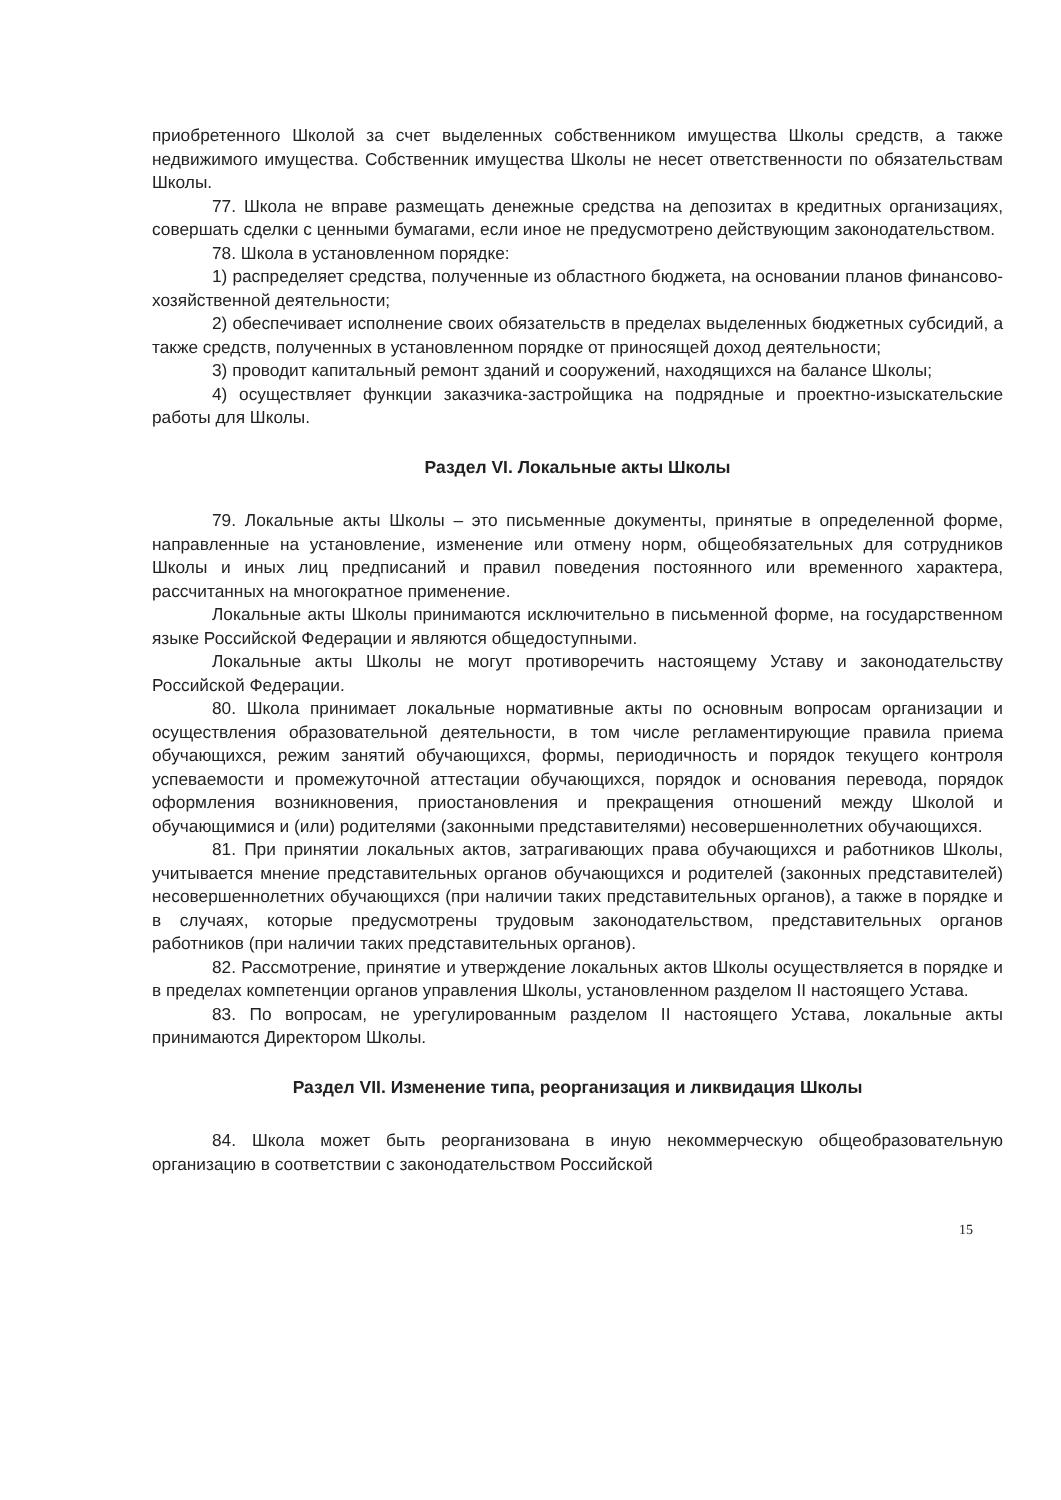приобретенного Школой за счет выделенных собственником имущества Школы средств, а также недвижимого имущества. Собственник имущества Школы не несет ответственности по обязательствам Школы.
77. Школа не вправе размещать денежные средства на депозитах в кредитных организациях, совершать сделки с ценными бумагами, если иное не предусмотрено действующим законодательством.
78. Школа в установленном порядке:
1) распределяет средства, полученные из областного бюджета, на основании планов финансово-хозяйственной деятельности;
2) обеспечивает исполнение своих обязательств в пределах выделенных бюджетных субсидий, а также средств, полученных в установленном порядке от приносящей доход деятельности;
3) проводит капитальный ремонт зданий и сооружений, находящихся на балансе Школы;
4) осуществляет функции заказчика-застройщика на подрядные и проектно-изыскательские работы для Школы.
Раздел VI. Локальные акты Школы
79. Локальные акты Школы – это письменные документы, принятые в определенной форме, направленные на установление, изменение или отмену норм, общеобязательных для сотрудников Школы и иных лиц предписаний и правил поведения постоянного или временного характера, рассчитанных на многократное применение.
Локальные акты Школы принимаются исключительно в письменной форме, на государственном языке Российской Федерации и являются общедоступными.
Локальные акты Школы не могут противоречить настоящему Уставу и законодательству Российской Федерации.
80. Школа принимает локальные нормативные акты по основным вопросам организации и осуществления образовательной деятельности, в том числе регламентирующие правила приема обучающихся, режим занятий обучающихся, формы, периодичность и порядок текущего контроля успеваемости и промежуточной аттестации обучающихся, порядок и основания перевода, порядок оформления возникновения, приостановления и прекращения отношений между Школой и обучающимися и (или) родителями (законными представителями) несовершеннолетних обучающихся.
81. При принятии локальных актов, затрагивающих права обучающихся и работников Школы, учитывается мнение представительных органов обучающихся и родителей (законных представителей) несовершеннолетних обучающихся (при наличии таких представительных органов), а также в порядке и в случаях, которые предусмотрены трудовым законодательством, представительных органов работников (при наличии таких представительных органов).
82. Рассмотрение, принятие и утверждение локальных актов Школы осуществляется в порядке и в пределах компетенции органов управления Школы, установленном разделом II настоящего Устава.
83. По вопросам, не урегулированным разделом II настоящего Устава, локальные акты принимаются Директором Школы.
Раздел VII. Изменение типа, реорганизация и ликвидация Школы
84. Школа может быть реорганизована в иную некоммерческую общеобразовательную организацию в соответствии с законодательством Российской
15